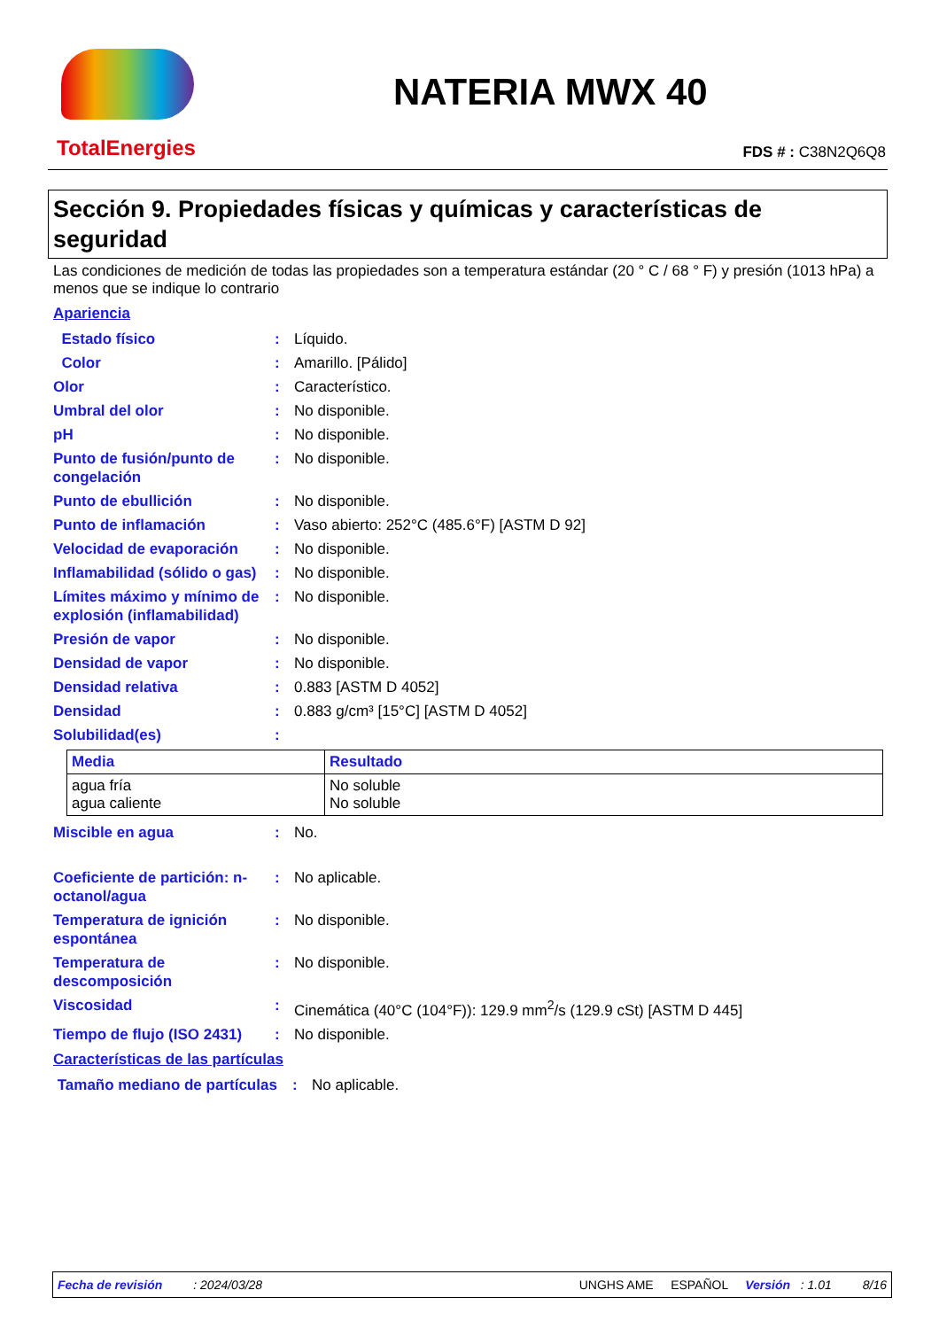TotalEnergies
NATERIA MWX 40
FDS # : C38N2Q6Q8
Sección 9. Propiedades físicas y químicas y características de seguridad
Las condiciones de medición de todas las propiedades son a temperatura estándar (20 ° C / 68 ° F) y presión (1013 hPa) a menos que se indique lo contrario
Apariencia
Estado físico : Líquido.
Color : Amarillo. [Pálido]
Olor : Característico.
Umbral del olor : No disponible.
pH : No disponible.
Punto de fusión/punto de congelación
: No disponible.
Punto de ebullición : No disponible.
Punto de inflamación : Vaso abierto: 252°C (485.6°F) [ASTM D 92]
Velocidad de evaporación : No disponible.
Inflamabilidad (sólido o gas)
: No disponible.
Límites máximo y mínimo de explosión (inflamabilidad)
: No disponible.
Presión de vapor : No disponible.
Densidad de vapor : No disponible.
Densidad relativa : 0.883 [ASTM D 4052]
Densidad : 0.883 g/cm³ [15°C] [ASTM D 4052]
Solubilidad(es) :
| Media | Resultado |
| --- | --- |
| agua fría agua caliente | No soluble No soluble |
Miscible en agua : No.
Coeficiente de partición: n-octanol/agua
: No aplicable.
Temperatura de ignición espontánea
: No disponible.
Temperatura de descomposición
: No disponible.
Viscosidad : Cinemática (40°C (104°F)): 129.9 mm<sup>2</sup>/s (129.9 cSt) [ASTM D 445]
Tiempo de flujo (ISO 2431)
: No disponible.
Características de las partículas
Tamaño mediano de partículas
: No aplicable.
Fecha de revisión : 2024/03/28 UNGHS AME ESPAÑOL Versión : 1.01 8/16